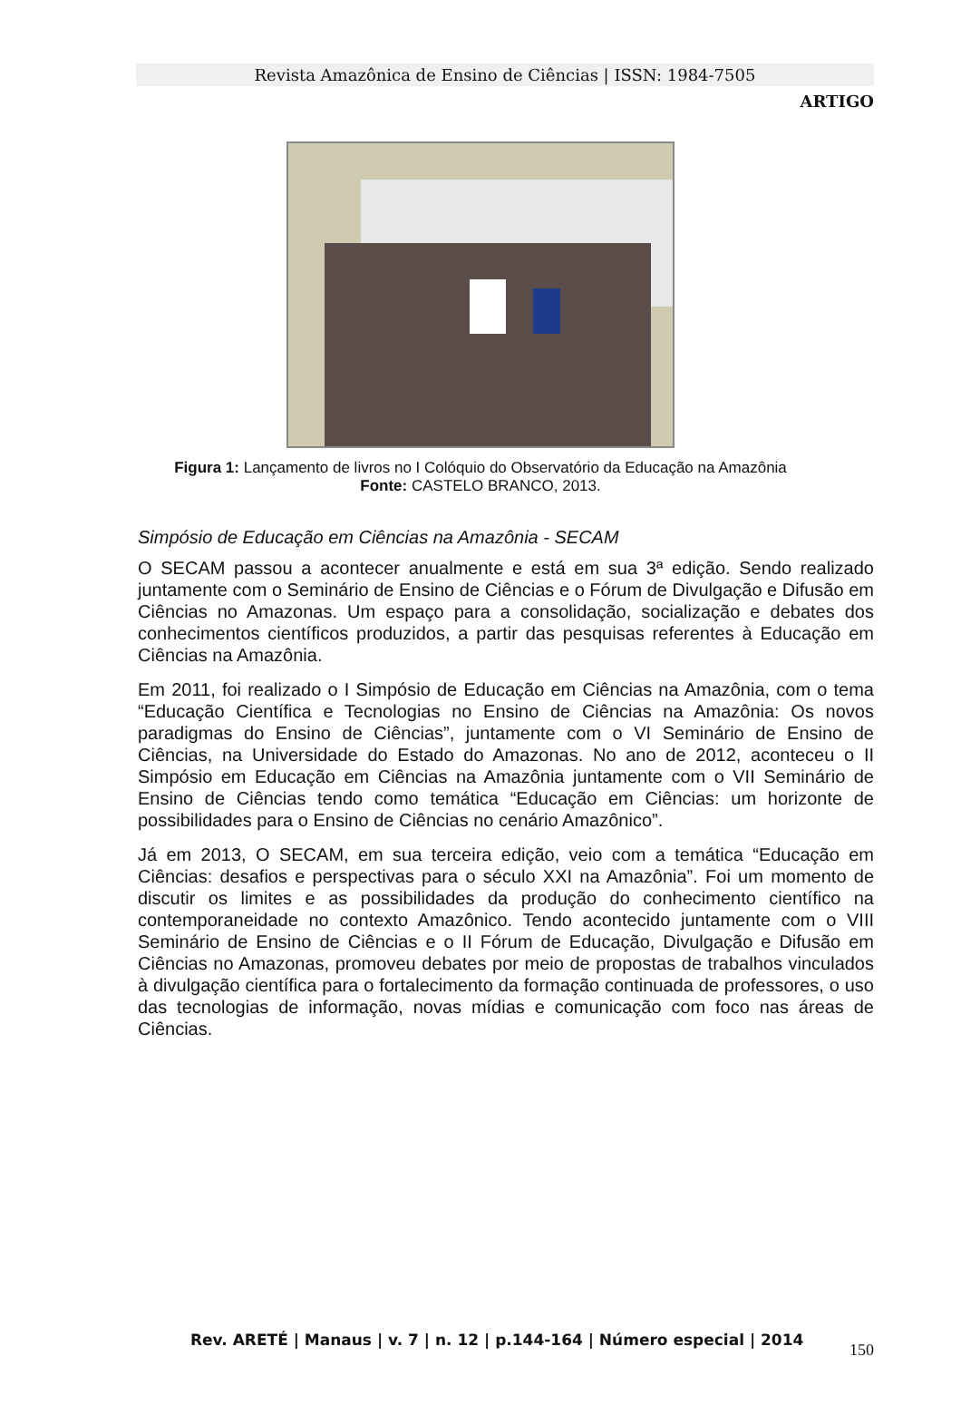Revista Amazônica de Ensino de Ciências | ISSN: 1984-7505
ARTIGO
Figura 1: Lançamento de livros no I Colóquio do Observatório da Educação na Amazônia
Fonte: CASTELO BRANCO, 2013.
Simpósio de Educação em Ciências na Amazônia - SECAM
O SECAM passou a acontecer anualmente e está em sua 3ª edição. Sendo realizado juntamente com o Seminário de Ensino de Ciências e o Fórum de Divulgação e Difusão em Ciências no Amazonas. Um espaço para a consolidação, socialização e debates dos conhecimentos científicos produzidos, a partir das pesquisas referentes à Educação em Ciências na Amazônia.
Em 2011, foi realizado o I Simpósio de Educação em Ciências na Amazônia, com o tema “Educação Científica e Tecnologias no Ensino de Ciências na Amazônia: Os novos paradigmas do Ensino de Ciências”, juntamente com o VI Seminário de Ensino de Ciências, na Universidade do Estado do Amazonas. No ano de 2012, aconteceu o II Simpósio em Educação em Ciências na Amazônia juntamente com o VII Seminário de Ensino de Ciências tendo como temática “Educação em Ciências: um horizonte de possibilidades para o Ensino de Ciências no cenário Amazônico”.
Já em 2013, O SECAM, em sua terceira edição, veio com a temática “Educação em Ciências: desafios e perspectivas para o século XXI na Amazônia”. Foi um momento de discutir os limites e as possibilidades da produção do conhecimento científico na contemporaneidade no contexto Amazônico. Tendo acontecido juntamente com o VIII Seminário de Ensino de Ciências e o II Fórum de Educação, Divulgação e Difusão em Ciências no Amazonas, promoveu debates por meio de propostas de trabalhos vinculados à divulgação científica para o fortalecimento da formação continuada de professores, o uso das tecnologias de informação, novas mídias e comunicação com foco nas áreas de Ciências.
Rev. ARETÉ | Manaus | v. 7 | n. 12 | p.144-164 | Número especial | 2014
150